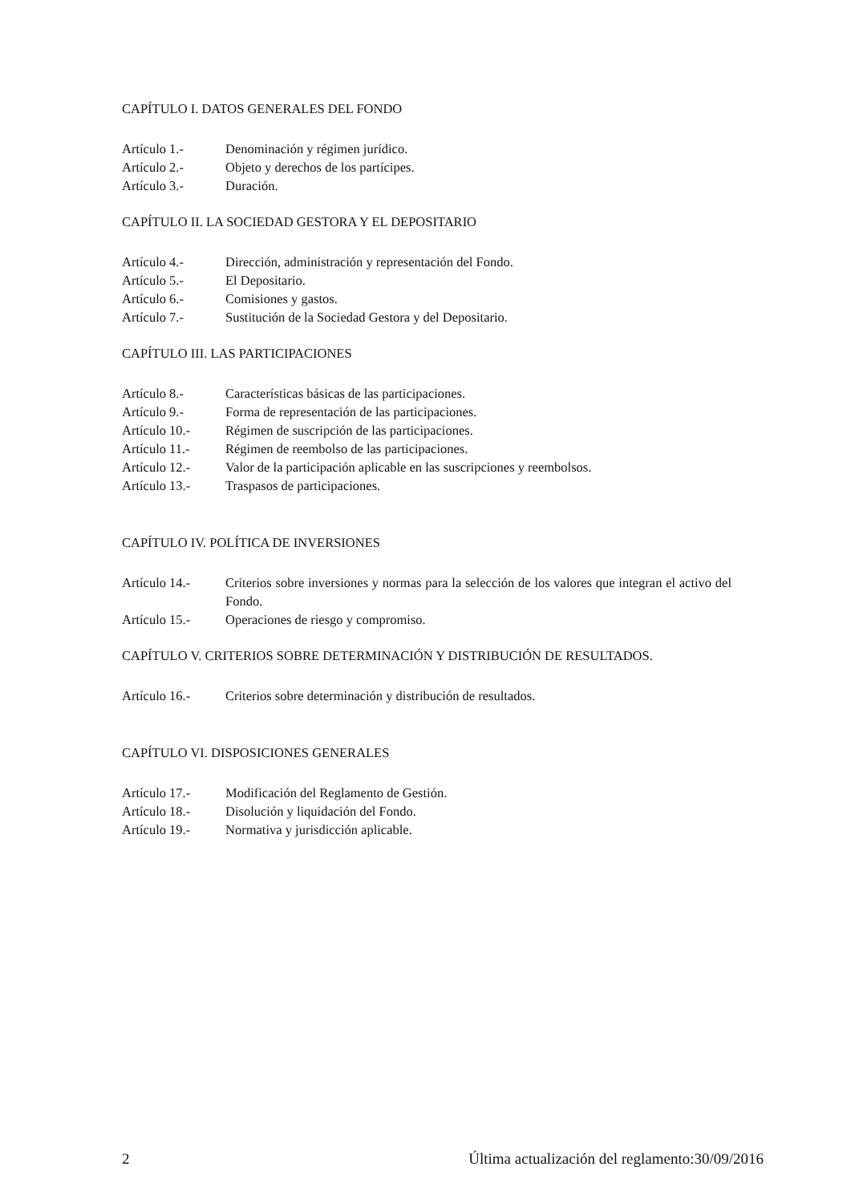CAPÍTULO I. DATOS GENERALES DEL FONDO
Artículo 1.- Denominación y régimen jurídico.
Artículo 2.- Objeto y derechos de los partícipes.
Artículo 3.- Duración.
CAPÍTULO II. LA SOCIEDAD GESTORA Y EL DEPOSITARIO
Artículo 4.- Dirección, administración y representación del Fondo.
Artículo 5.- El Depositario.
Artículo 6.- Comisiones y gastos.
Artículo 7.- Sustitución de la Sociedad Gestora y del Depositario.
CAPÍTULO III. LAS PARTICIPACIONES
Artículo 8.- Características básicas de las participaciones.
Artículo 9.- Forma de representación de las participaciones.
Artículo 10.- Régimen de suscripción de las participaciones.
Artículo 11.- Régimen de reembolso de las participaciones.
Artículo 12.- Valor de la participación aplicable en las suscripciones y reembolsos.
Artículo 13.- Traspasos de participaciones.
CAPÍTULO IV. POLÍTICA DE INVERSIONES
Artículo 14.- Criterios sobre inversiones y normas para la selección de los valores que integran el activo del Fondo.
Artículo 15.- Operaciones de riesgo y compromiso.
CAPÍTULO V. CRITERIOS SOBRE DETERMINACIÓN Y DISTRIBUCIÓN DE RESULTADOS.
Artículo 16.- Criterios sobre determinación y distribución de resultados.
CAPÍTULO VI. DISPOSICIONES GENERALES
Artículo 17.- Modificación del Reglamento de Gestión.
Artículo 18.- Disolución y liquidación del Fondo.
Artículo 19.- Normativa y jurisdicción aplicable.
2 Última actualización del reglamento:30/09/2016